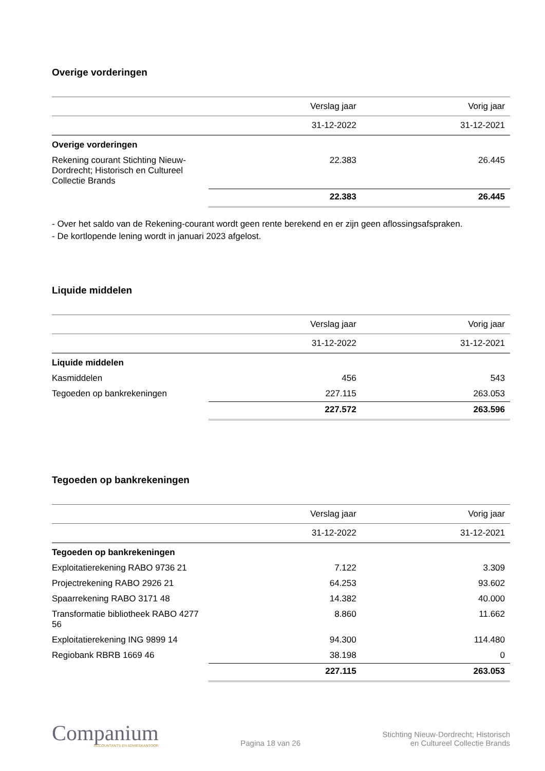Overige vorderingen
| | Verslag jaar | Vorig jaar |
| --- | --- | --- |
| | 31-12-2022 | 31-12-2021 |
| Overige vorderingen | | |
| Rekening courant Stichting Nieuw-Dordrecht; Historisch en Cultureel Collectie Brands | 22.383 | 26.445 |
| | 22.383 | 26.445 |
- Over het saldo van de Rekening-courant wordt geen rente berekend en er zijn geen aflossingsafspraken.
- De kortlopende lening wordt in januari 2023 afgelost.
Liquide middelen
| | Verslag jaar | Vorig jaar |
| --- | --- | --- |
| | 31-12-2022 | 31-12-2021 |
| Liquide middelen | | |
| Kasmiddelen | 456 | 543 |
| Tegoeden op bankrekeningen | 227.115 | 263.053 |
| | 227.572 | 263.596 |
Tegoeden op bankrekeningen
| | Verslag jaar | Vorig jaar |
| --- | --- | --- |
| | 31-12-2022 | 31-12-2021 |
| Tegoeden op bankrekeningen | | |
| Exploitatierekening RABO 9736 21 | 7.122 | 3.309 |
| Projectrekening RABO 2926 21 | 64.253 | 93.602 |
| Spaarrekening RABO 3171 48 | 14.382 | 40.000 |
| Transformatie bibliotheek RABO 4277 56 | 8.860 | 11.662 |
| Exploitatierekening ING 9899 14 | 94.300 | 114.480 |
| Regiobank RBRB 1669 46 | 38.198 | 0 |
| | 227.115 | 263.053 |
Companium
ACCOUNTANTS EN ADVIESKANTOOR
Pagina 18 van 26
Stichting Nieuw-Dordrecht; Historisch
en Cultureel Collectie Brands